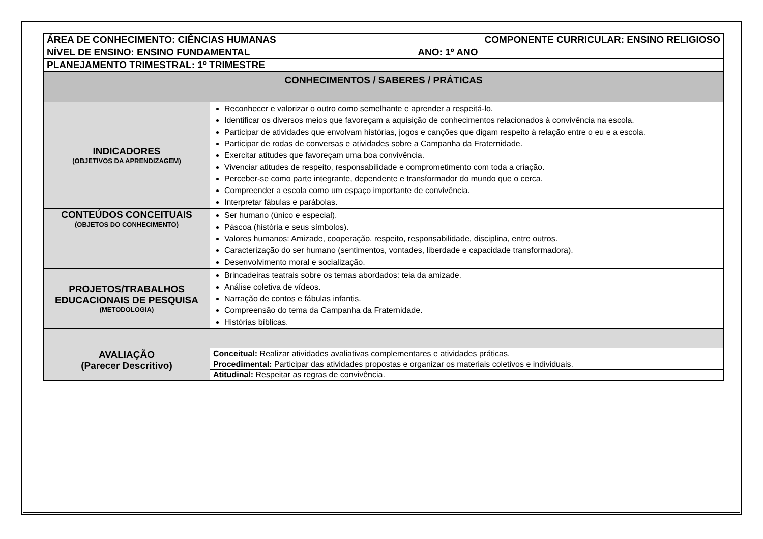| ÁREA DE CONHECIMENTO: CIÊNCIAS HUMANAS COMPONENTE CURRICULAR: ENSINO RELIGIOSO | |
| NÍVEL DE ENSINO: ENSINO FUNDAMENTAL ANO: 1º ANO | |
| PLANEJAMENTO TRIMESTRAL: 1º TRIMESTRE | |
| CONHECIMENTOS / SABERES / PRÁTICAS | |
| INDICADORES (OBJETIVOS DA APRENDIZAGEM) | Reconhecer e valorizar o outro como semelhante e aprender a respeitá-lo. Identificar os diversos meios que favoreçam a aquisição de conhecimentos relacionados à convivência na escola. Participar de atividades que envolvam histórias, jogos e canções que digam respeito à relação entre o eu e a escola. Participar de rodas de conversas e atividades sobre a Campanha da Fraternidade. Exercitar atitudes que favoreçam uma boa convivência. Vivenciar atitudes de respeito, responsabilidade e comprometimento com toda a criação. Perceber-se como parte integrante, dependente e transformador do mundo que o cerca. Compreender a escola como um espaço importante de convivência. Interpretar fábulas e parábolas. |
| CONTEÚDOS CONCEITUAIS (OBJETOS DO CONHECIMENTO) | Ser humano (único e especial). Páscoa (história e seus símbolos). Valores humanos: Amizade, cooperação, respeito, responsabilidade, disciplina, entre outros. Caracterização do ser humano (sentimentos, vontades, liberdade e capacidade transformadora). Desenvolvimento moral e socialização. |
| PROJETOS/TRABALHOS EDUCACIONAIS DE PESQUISA (METODOLOGIA) | Brincadeiras teatrais sobre os temas abordados: teia da amizade. Análise coletiva de vídeos. Narração de contos e fábulas infantis. Compreensão do tema da Campanha da Fraternidade. Histórias bíblicas. |
| AVALIAÇÃO (Parecer Descritivo) | Conceitual: Realizar atividades avaliativas complementares e atividades práticas. |
| | Procedimental: Participar das atividades propostas e organizar os materiais coletivos e individuais. |
| | Atitudinal: Respeitar as regras de convivência. |